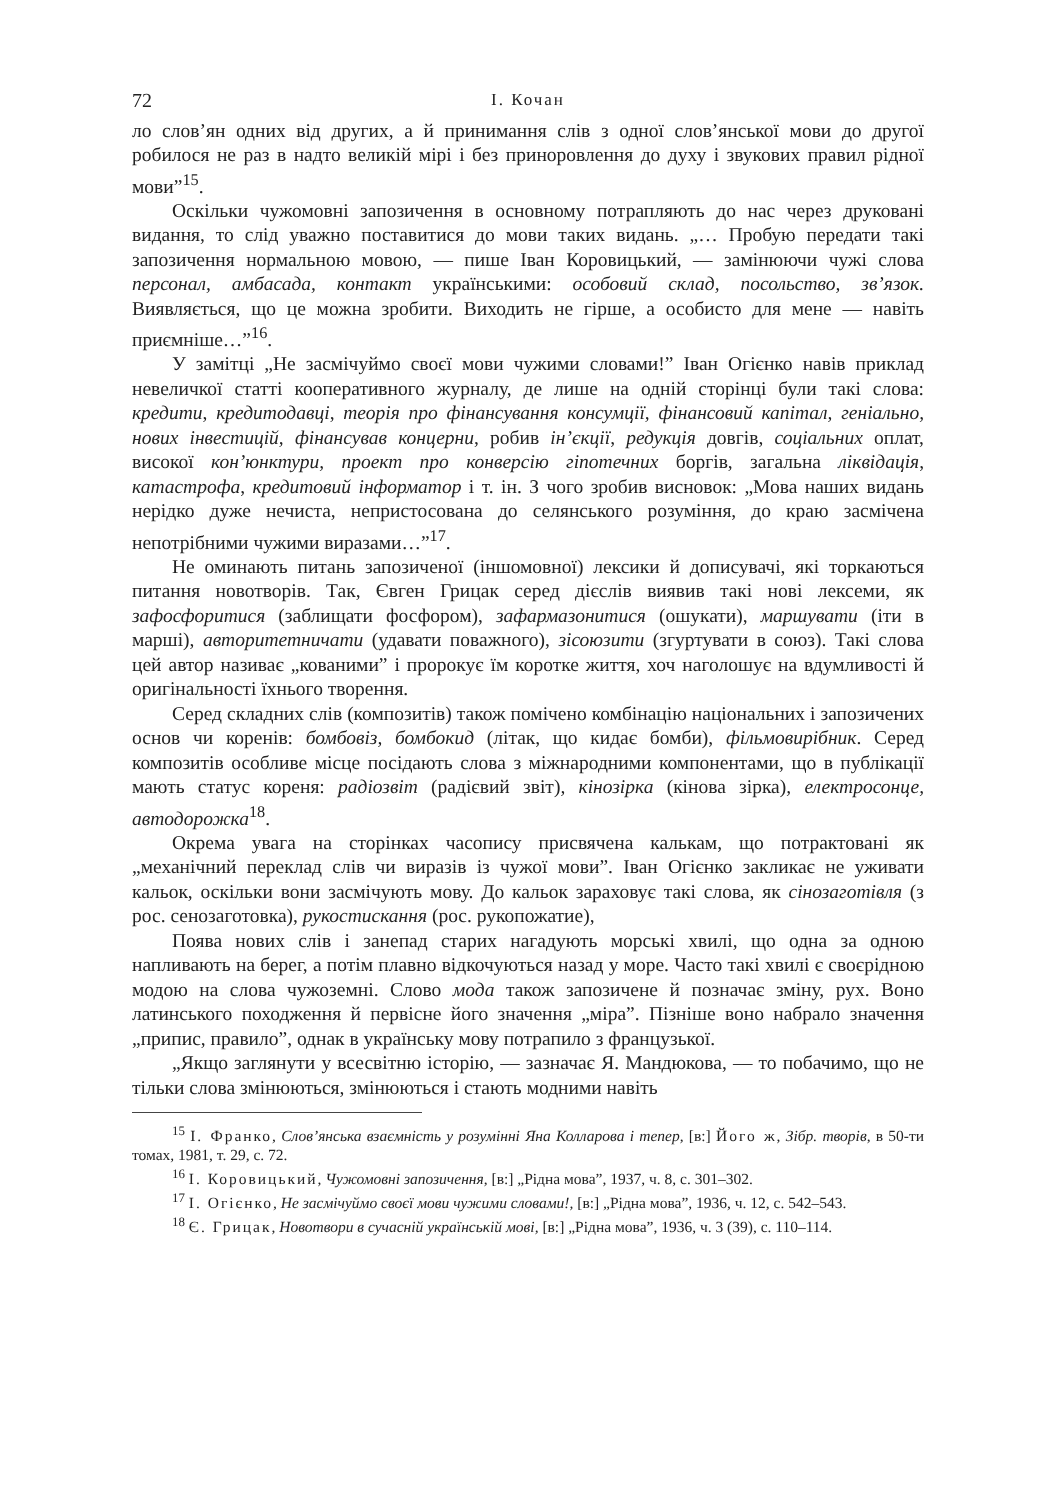72 І. Кочан
ло слов’ян одних від других, а й принимання слів з одної слов’янської мови до другої робилося не раз в надто великій мірі і без приноровлення до духу і звукових правил рідної мови”<sup>15</sup>.
Оскільки чужомовні запозичення в основному потрапляють до нас через друковані видання, то слід уважно поставитися до мови таких видань. „… Пробую передати такі запозичення нормальною мовою, — пише Іван Коровицький, — замінюючи чужі слова персонал, амбасада, контакт українськими: особовий склад, посольство, зв’язок. Виявляється, що це можна зробити. Виходить не гірше, а особисто для мене — навіть приємніше…”<sup>16</sup>.
У замітці „Не засмічуймо своєї мови чужими словами!” Іван Огієнко навів приклад невеличкої статті кооперативного журналу, де лише на одній сторінці були такі слова: кредити, кредитодавці, теорія про фінансування консумції, фінансовий капітал, геніально, нових інвестицій, фінансував концерни, робив ін’єкції, редукція довгів, соціальних оплат, високої кон’юнктури, проект про конверсію гіпотечних боргів, загальна ліквідація, катастрофа, кредитовий інформатор і т. ін. З чого зробив висновок: „Мова наших видань нерідко дуже нечиста, непристосована до селянського розуміння, до краю засмічена непотрібними чужими виразами…”<sup>17</sup>.
Не оминають питань запозиченої (іншомовної) лексики й дописувачі, які торкаються питання новотворів. Так, Євген Грицак серед дієслів виявив такі нові лексеми, як зафосфоритися (заблищати фосфором), зафармазонитися (ошукати), маршувати (іти в марші), авторитетничати (удавати поважного), зісоюзити (згуртувати в союз). Такі слова цей автор називає „кованими” і пророкує їм коротке життя, хоч наголошує на вдумливості й оригінальності їхнього творення.
Серед складних слів (композитів) також помічено комбінацію національних і запозичених основ чи коренів: бомбовіз, бомбокид (літак, що кидає бомби), фільмовирібник. Серед композитів особливе місце посідають слова з міжнародними компонентами, що в публікації мають статус кореня: радіозвіт (радієвий звіт), кінозірка (кінова зірка), електросонце, автодорожка<sup>18</sup>.
Окрема увага на сторінках часопису присвячена калькам, що потрактовані як „механічний переклад слів чи виразів із чужої мови”. Іван Огієнко закликає не уживати кальок, оскільки вони засмічують мову. До кальок зараховує такі слова, як сінозаготівля (з рос. сенозаготовка), рукостискання (рос. рукопожатие),
Поява нових слів і занепад старих нагадують морські хвилі, що одна за одною напливають на берег, а потім плавно відкочуються назад у море. Часто такі хвилі є своєрідною модою на слова чужоземні. Слово мода також запозичене й позначає зміну, рух. Воно латинського походження й первісне його значення „міра”. Пізніше воно набрало значення „припис, правило”, однак в українську мову потрапило з французької.
„Якщо заглянути у всесвітню історію, — зазначає Я. Мандюкова, — то побачимо, що не тільки слова змінюються, змінюються і стають модними навіть
<sup>15</sup> І. Франко, Слов’янська взаємність у розумінні Яна Колларова і тепер, [в:] Його ж, Зібр. творів, в 50-ти томах, 1981, т. 29, с. 72.
<sup>16</sup> І. Коровицький, Чужомовні запозичення, [в:] „Рідна мова”, 1937, ч. 8, с. 301–302.
<sup>17</sup> І. Огієнко, Не засмічуймо своєї мови чужими словами!, [в:] „Рідна мова”, 1936, ч. 12, с. 542–543.
<sup>18</sup> Є. Грицак, Новотвори в сучасній українській мові, [в:] „Рідна мова”, 1936, ч. 3 (39), с. 110–114.